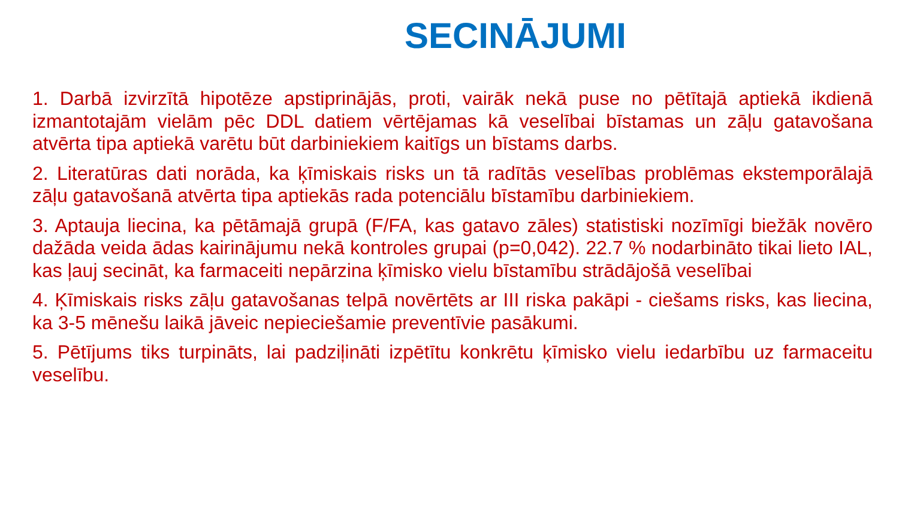SECINĀJUMI
1. Darbā izvirzītā hipotēze apstiprinājās, proti, vairāk nekā puse no pētītajā aptiekā ikdienā izmantotajām vielām pēc DDL datiem vērtējamas kā veselībai bīstamas un zāļu gatavošana atvērta tipa aptiekā varētu būt darbiniekiem kaitīgs un bīstams darbs.
2. Literatūras dati norāda, ka ķīmiskais risks un tā radītās veselības problēmas ekstemporālajā zāļu gatavošanā atvērta tipa aptiekās rada potenciālu bīstamību darbiniekiem.
3. Aptauja liecina, ka pētāmajā grupā (F/FA, kas gatavo zāles) statistiski nozīmīgi biežāk novēro dažāda veida ādas kairinājumu nekā kontroles grupai (p=0,042). 22.7 % nodarbināto tikai lieto IAL, kas ļauj secināt, ka farmaceiti nepārzina ķīmisko vielu bīstamību strādājošā veselībai
4. Ķīmiskais risks zāļu gatavošanas telpā novērtēts ar III riska pakāpi - ciešams risks, kas liecina, ka 3-5 mēnešu laikā jāveic nepieciešamie preventīvie pasākumi.
5. Pētījums tiks turpināts, lai padziļināti izpētītu konkrētu ķīmisko vielu iedarbību uz farmaceitu veselību.